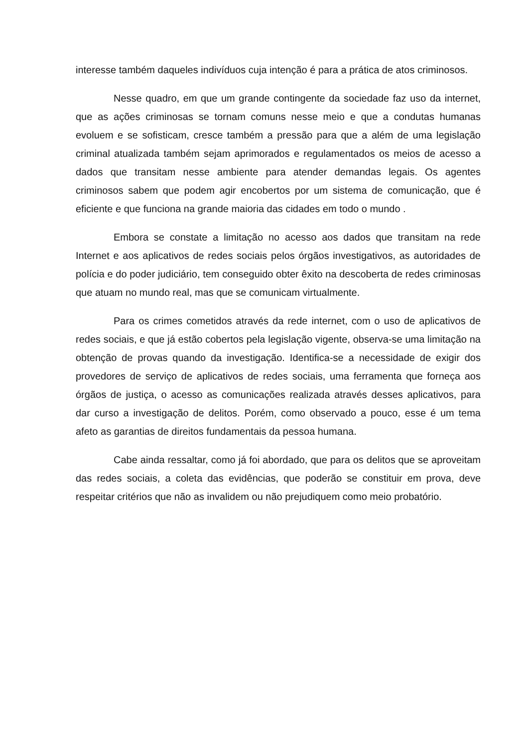interesse também daqueles indivíduos cuja intenção é para a prática de atos criminosos.
Nesse quadro, em que um grande contingente da sociedade faz uso da internet, que as ações criminosas se tornam comuns nesse meio e que a condutas humanas evoluem e se sofisticam, cresce também a pressão para que a além de uma legislação criminal atualizada também sejam aprimorados e regulamentados os meios de acesso a dados que transitam nesse ambiente para atender demandas legais. Os agentes criminosos sabem que podem agir encobertos por um sistema de comunicação, que é eficiente e que funciona na grande maioria das cidades em todo o mundo .
Embora se constate a limitação no acesso aos dados que transitam na rede Internet e aos aplicativos de redes sociais pelos órgãos investigativos, as autoridades de polícia e do poder judiciário, tem conseguido obter êxito na descoberta de redes criminosas que atuam no mundo real, mas que se comunicam virtualmente.
Para os crimes cometidos através da rede internet, com o uso de aplicativos de redes sociais, e que já estão cobertos pela legislação vigente, observa-se uma limitação na obtenção de provas quando da investigação. Identifica-se a necessidade de exigir dos provedores de serviço de aplicativos de redes sociais, uma ferramenta que forneça aos órgãos de justiça, o acesso as comunicações realizada através desses aplicativos, para dar curso a investigação de delitos. Porém, como observado a pouco, esse é um tema afeto as garantias de direitos fundamentais da pessoa humana.
Cabe ainda ressaltar, como já foi abordado, que para os delitos que se aproveitam das redes sociais, a coleta das evidências, que poderão se constituir em prova, deve respeitar critérios que não as invalidem ou não prejudiquem como meio probatório.